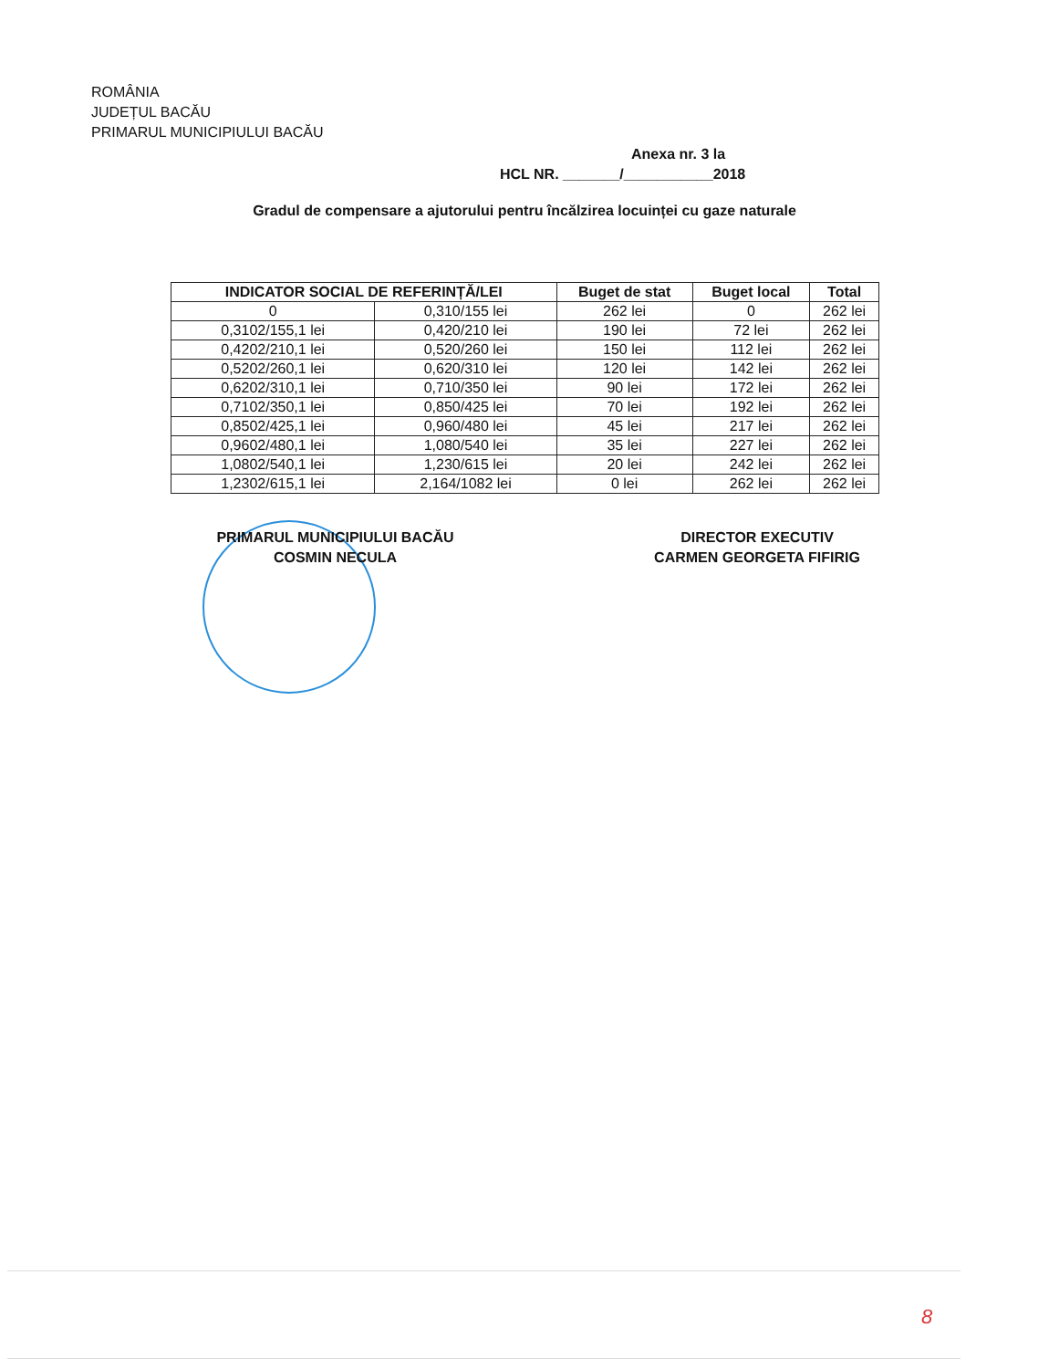ROMÂNIA
JUDEȚUL BACĂU
PRIMARUL MUNICIPIULUI BACĂU
Anexa nr. 3 la
HCL NR. _______/___________2018
Gradul de compensare a ajutorului pentru încălzirea locuinței cu gaze naturale
| INDICATOR SOCIAL DE REFERINȚĂ/LEI | | Buget de stat | Buget local | Total |
| --- | --- | --- | --- | --- |
| 0 | 0,310/155 lei | 262 lei | 0 | 262 lei |
| 0,3102/155,1 lei | 0,420/210 lei | 190 lei | 72 lei | 262 lei |
| 0,4202/210,1 lei | 0,520/260 lei | 150 lei | 112 lei | 262 lei |
| 0,5202/260,1 lei | 0,620/310 lei | 120 lei | 142 lei | 262 lei |
| 0,6202/310,1 lei | 0,710/350 lei | 90 lei | 172 lei | 262 lei |
| 0,7102/350,1 lei | 0,850/425 lei | 70 lei | 192 lei | 262 lei |
| 0,8502/425,1 lei | 0,960/480 lei | 45 lei | 217 lei | 262 lei |
| 0,9602/480,1 lei | 1,080/540 lei | 35 lei | 227 lei | 262 lei |
| 1,0802/540,1 lei | 1,230/615 lei | 20 lei | 242 lei | 262 lei |
| 1,2302/615,1 lei | 2,164/1082 lei | 0 lei | 262 lei | 262 lei |
PRIMARUL MUNICIPIULUI BACĂU
COSMIN NECULA
DIRECTOR EXECUTIV
CARMEN GEORGETA FIFIRIG
8